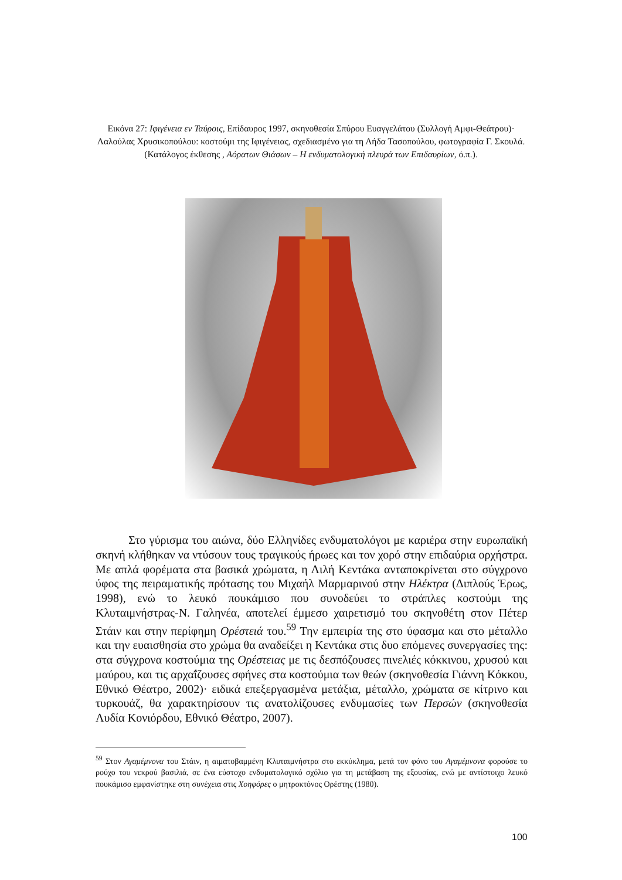Εικόνα 27: Ιφιγένεια εν Ταύροις, Επίδαυρος 1997, σκηνοθεσία Σπύρου Ευαγγελάτου (Συλλογή Αμφι-Θεάτρου)· Λαλούλας Χρυσικοπούλου: κοστούμι της Ιφιγένειας, σχεδιασμένο για τη Λήδα Τασοπούλου, φωτογραφία Γ. Σκουλά. (Κατάλογος έκθεσης , Αόρατων Θιάσων – Η ενδυματολογική πλευρά των Επιδαυρίων, ό.π.).
Στο γύρισμα του αιώνα, δύο Ελληνίδες ενδυματολόγοι με καριέρα στην ευρωπαϊκή σκηνή κλήθηκαν να ντύσουν τους τραγικούς ήρωες και τον χορό στην επιδαύρια ορχήστρα. Με απλά φορέματα στα βασικά χρώματα, η Λιλή Κεντάκα ανταποκρίνεται στο σύγχρονο ύφος της πειραματικής πρότασης του Μιχαήλ Μαρμαρινού στην Ηλέκτρα (Διπλούς Έρως, 1998), ενώ το λευκό πουκάμισο που συνοδεύει το στράπλες κοστούμι της Κλυταιμνήστρας-Ν. Γαληνέα, αποτελεί έμμεσο χαιρετισμό του σκηνοθέτη στον Πέτερ Στάιν και στην περίφημη Ορέστειά του.<sup>59</sup> Την εμπειρία της στο ύφασμα και στο μέταλλο και την ευαισθησία στο χρώμα θα αναδείξει η Κεντάκα στις δυο επόμενες συνεργασίες της: στα σύγχρονα κοστούμια της Ορέστειας με τις δεσπόζουσες πινελιές κόκκινου, χρυσού και μαύρου, και τις αρχαΐζουσες σφήνες στα κοστούμια των θεών (σκηνοθεσία Γιάννη Κόκκου, Εθνικό Θέατρο, 2002)· ειδικά επεξεργασμένα μετάξια, μέταλλο, χρώματα σε κίτρινο και τυρκουάζ, θα χαρακτηρίσουν τις ανατολίζουσες ενδυμασίες των Περσών (σκηνοθεσία Λυδία Κονιόρδου, Εθνικό Θέατρο, 2007).
<sup>59</sup> Στον Αγαμέμνονα του Στάιν, η αιματοβαμμένη Κλυταιμνήστρα στο εκκύκλημα, μετά τον φόνο του Αγαμέμνονα φορούσε το ρούχο του νεκρού βασιλιά, σε ένα εύστοχο ενδυματολογικό σχόλιο για τη μετάβαση της εξουσίας, ενώ με αντίστοιχο λευκό πουκάμισο εμφανίστηκε στη συνέχεια στις Χοηφόρες ο μητροκτόνος Ορέστης (1980).
100